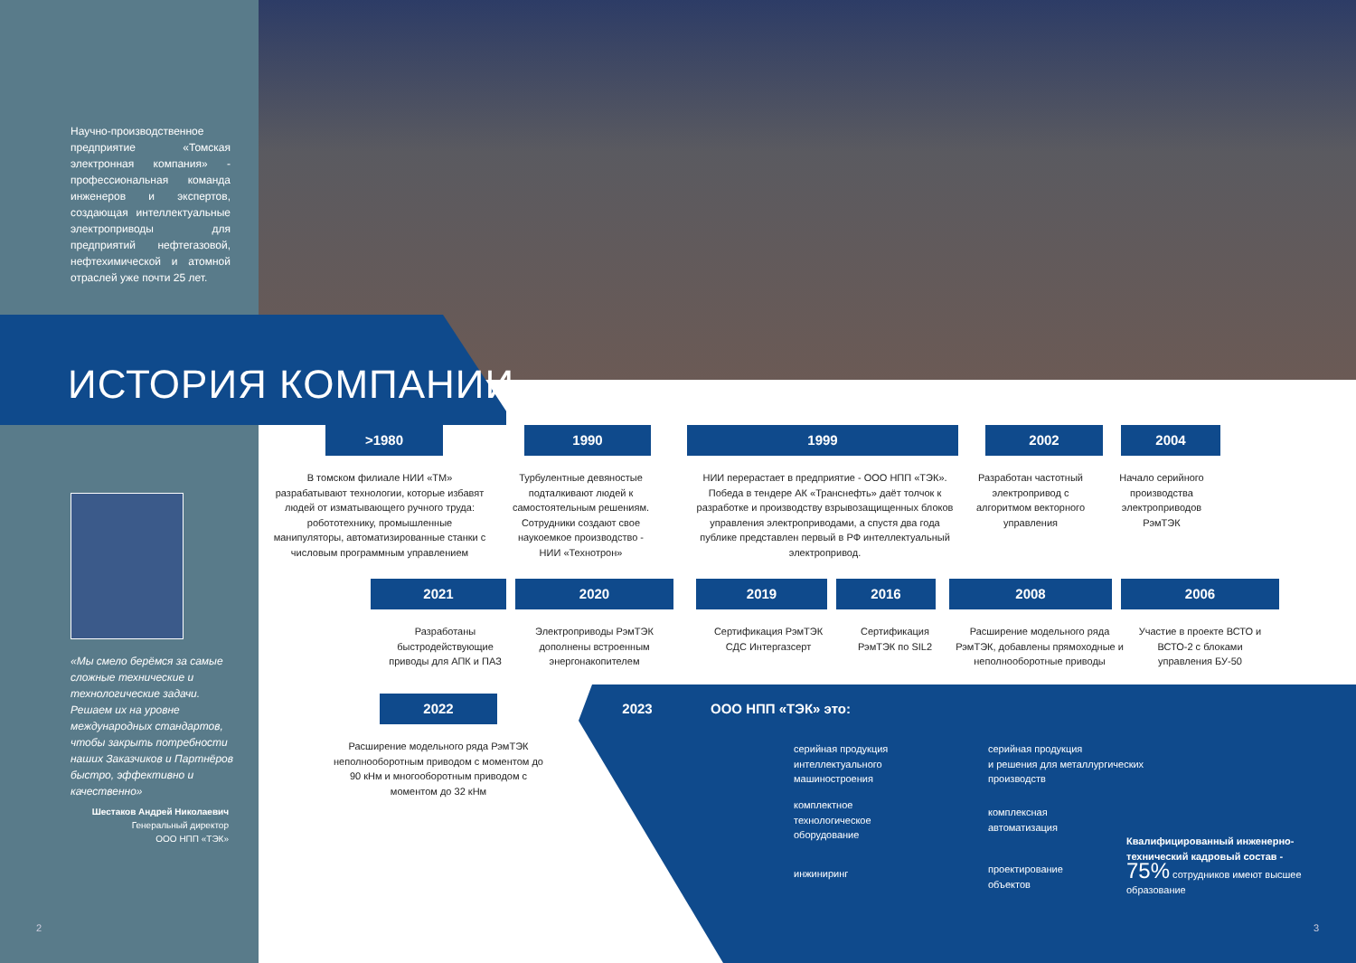Научно-производственное предприятие «Томская электронная компания» - профессиональная команда инженеров и экспертов, создающая интеллектуальные электроприводы для предприятий нефтегазовой, нефтехимической и атомной отраслей уже почти 25 лет.
ИСТОРИЯ КОМПАНИИ
«Мы смело берёмся за самые сложные технические и технологические задачи. Решаем их на уровне международных стандартов, чтобы закрыть потребности наших Заказчиков и Партнёров быстро, эффективно и качественно»
Шестаков Андрей Николаевич
Генеральный директор
ООО НПП «ТЭК»
2 3
>1980 1990 1999 2002 2004
В томском филиале НИИ «ТМ» разрабатывают технологии, которые избавят людей от изматывающего ручного труда: робототехнику, промышленные манипуляторы, автоматизированные станки с числовым программным управлением
Турбулентные девяностые подталкивают людей к самостоятельным решениям. Сотрудники создают свое наукоемкое производство - НИИ «Технотрон»
НИИ перерастает в предприятие - ООО НПП «ТЭК». Победа в тендере АК «Транснефть» даёт толчок к разработке и производству взрывозащищенных блоков управления электроприводами, а спустя два года публике представлен первый в РФ интеллектуальный электропривод.
Разработан частотный электропривод с алгоритмом векторного управления
Начало серийного производства электроприводов РэмТЭК
2021 2020 2019 2016 2008 2006
Разработаны быстродействующие приводы для АПК и ПАЗ
Электроприводы РэмТЭК дополнены встроенным энергонакопителем
Сертификация РэмТЭК СДС Интергазсерт
Сертификация РэмТЭК по SIL2
Расширение модельного ряда РэмТЭК, добавлены прямоходные и неполнооборотные приводы
Участие в проекте ВСТО и ВСТО-2 с блоками управления БУ-50
2022 2023
Расширение модельного ряда РэмТЭК неполнооборотным приводом с моментом до 90 кНм и многооборотным приводом с моментом до 32 кНм
ООО НПП «ТЭК» это:
серийная продукция
интеллектуального
машиностроения
серийная продукция
и решения для металлургических
производств
комплектное
технологическое
оборудование
комплексная
автоматизация
инжиниринг
проектирование
объектов
Квалифицированный инженерно-технический кадровый состав -
75% сотрудников имеют высшее образование